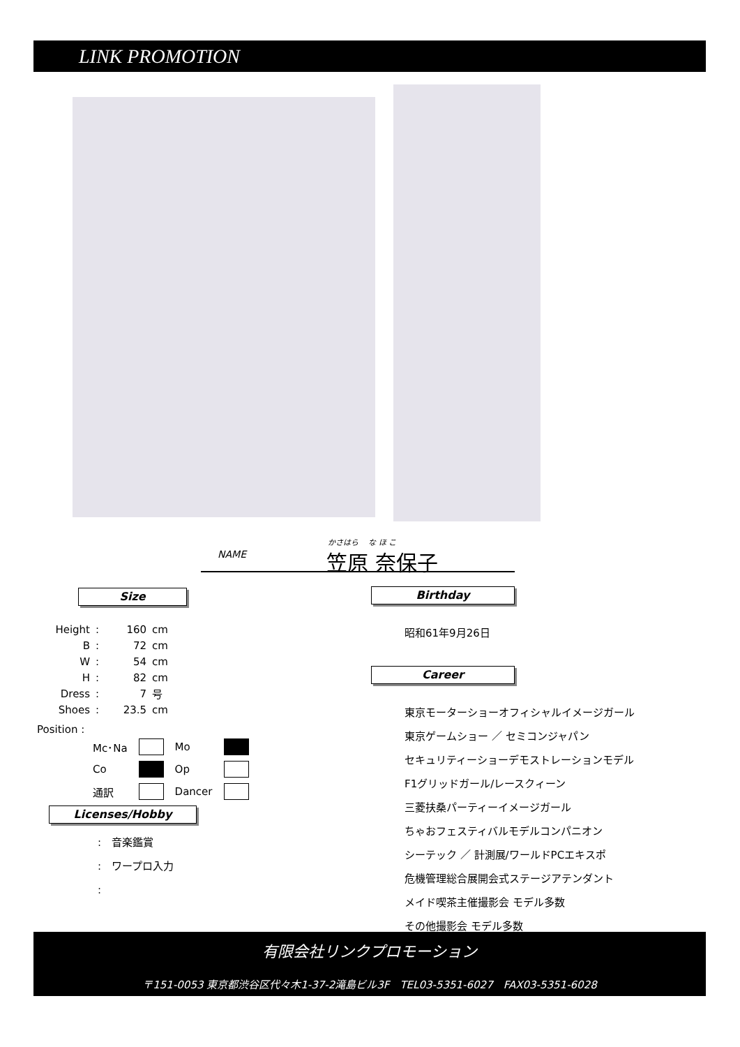LINK PROMOTION
NAME
かさはら　 な ほ こ
笠原 奈保子
Size Birthday
Career
| Height | : | 160 | cm |
| B | : | 72 | cm |
| W | : | 54 | cm |
| H | : | 82 | cm |
| Dress | : | 7 | 号 |
| Shoes | : | 23.5 | cm |
Position :
| Mc･Na | | Mo | |
| Co | | Op | |
| 通訳 | | Dancer | |
Licenses/Hobby
:　音楽鑑賞
:　ワープロ入力
:
昭和61年9月26日
東京モーターショーオフィシャルイメージガール
東京ゲームショー ／ セミコンジャパン
セキュリティーショーデモストレーションモデル
F1グリッドガール/レースクィーン
三菱扶桑パーティーイメージガール
ちゃおフェスティバルモデルコンパニオン
シーテック ／ 計測展/ワールドPCエキスポ
危機管理総合展開会式ステージアテンダント
メイド喫茶主催撮影会 モデル多数
その他撮影会 モデル多数
有限会社リンクプロモーション
〒151-0053 東京都渋谷区代々木1-37-2滝島ビル3F　TEL03-5351-6027　FAX03-5351-6028